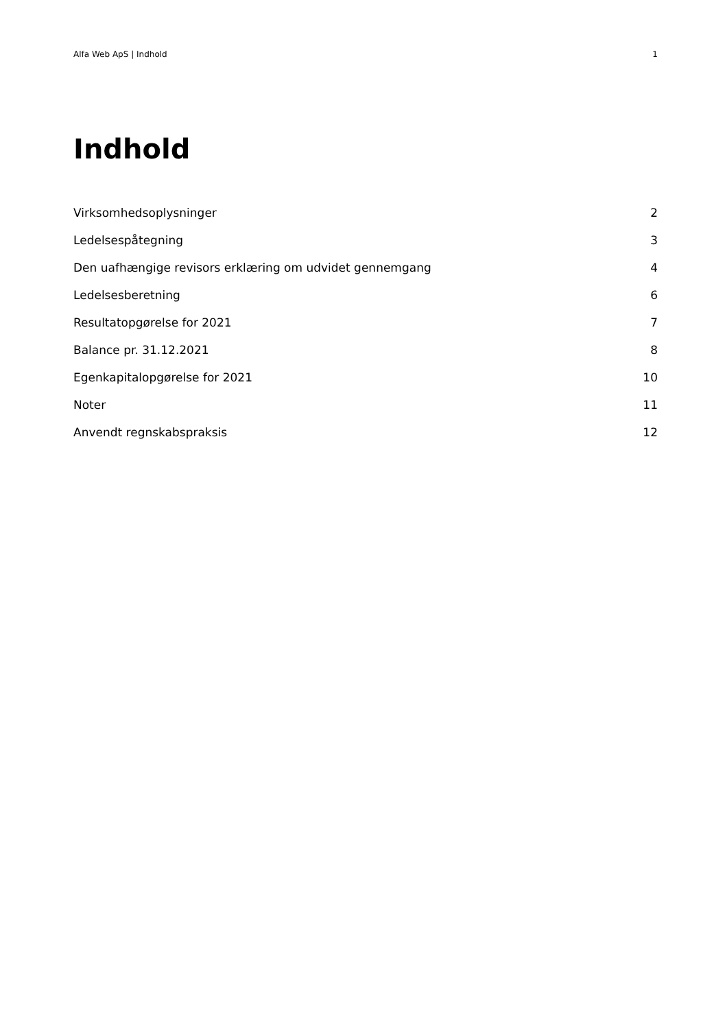Alfa Web ApS | Indhold 1
Indhold
| Virksomhedsoplysninger | 2 |
| Ledelsespåtegning | 3 |
| Den uafhængige revisors erklæring om udvidet gennemgang | 4 |
| Ledelsesberetning | 6 |
| Resultatopgørelse for 2021 | 7 |
| Balance pr. 31.12.2021 | 8 |
| Egenkapitalopgørelse for 2021 | 10 |
| Noter | 11 |
| Anvendt regnskabspraksis | 12 |